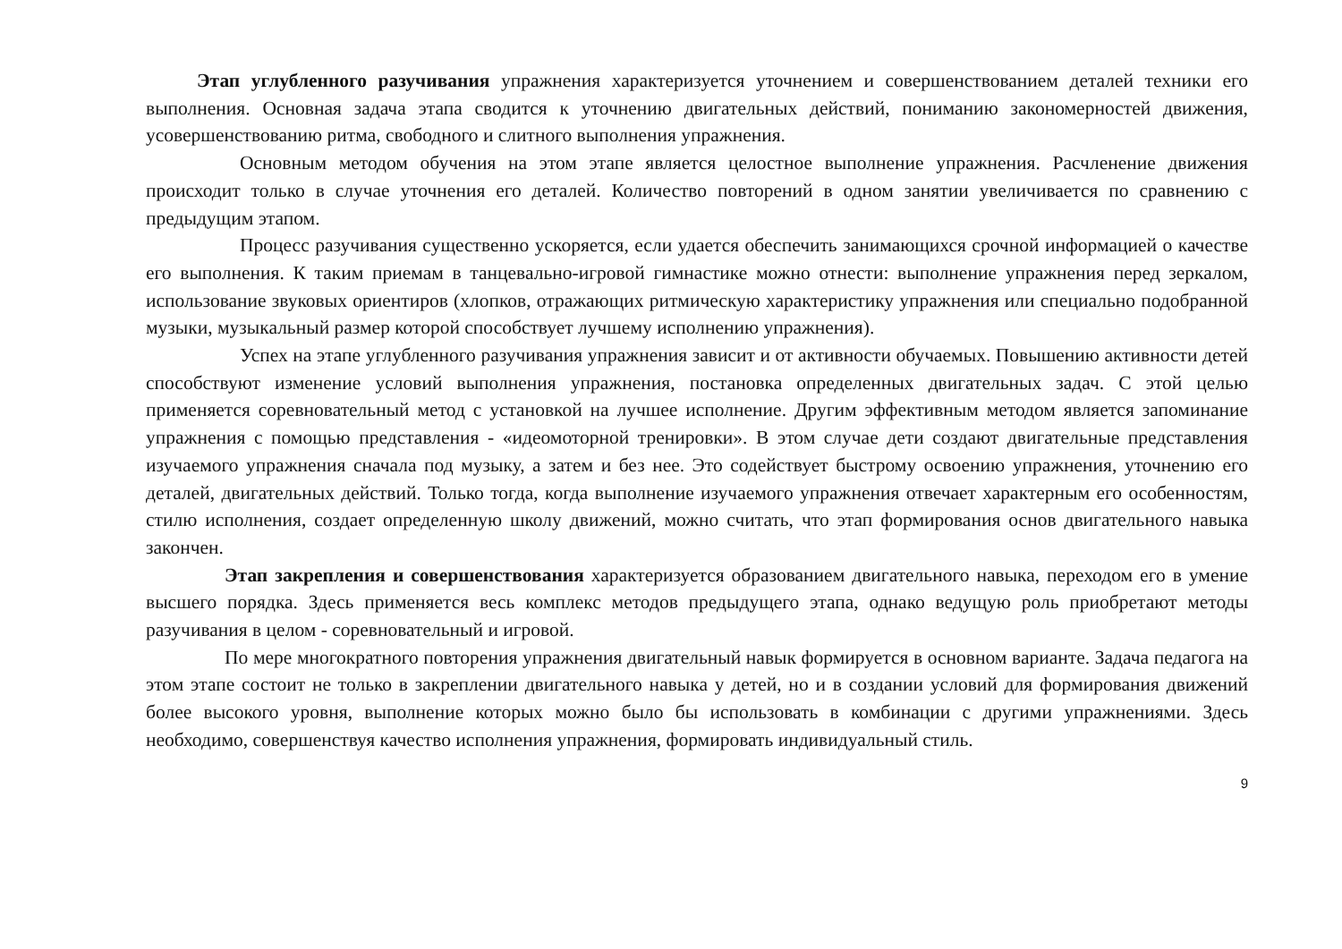Этап углубленного разучивания упражнения характеризуется уточнением и совершенствованием деталей техники его выполнения. Основная задача этапа сводится к уточнению двигательных действий, пониманию закономерностей движения, усовершенствованию ритма, свободного и слитного выполнения упражнения.
Основным методом обучения на этом этапе является целостное выполнение упражнения. Расчленение движения происходит только в случае уточнения его деталей. Количество повторений в одном занятии увеличивается по сравнению с предыдущим этапом.
Процесс разучивания существенно ускоряется, если удается обеспечить занимающихся срочной информацией о качестве его выполнения. К таким приемам в танцевально-игровой гимнастике можно отнести: выполнение упражнения перед зеркалом, использование звуковых ориентиров (хлопков, отражающих ритмическую характеристику упражнения или специально подобранной музыки, музыкальный размер которой способствует лучшему исполнению упражнения).
Успех на этапе углубленного разучивания упражнения зависит и от активности обучаемых. Повышению активности детей способствуют изменение условий выполнения упражнения, постановка определенных двигательных задач. С этой целью применяется соревновательный метод с установкой на лучшее исполнение. Другим эффективным методом является запоминание упражнения с помощью представления - «идеомоторной тренировки». В этом случае дети создают двигательные представления изучаемого упражнения сначала под музыку, а затем и без нее. Это содействует быстрому освоению упражнения, уточнению его деталей, двигательных действий. Только тогда, когда выполнение изучаемого упражнения отвечает характерным его особенностям, стилю исполнения, создает определенную школу движений, можно считать, что этап формирования основ двигательного навыка закончен.
Этап закрепления и совершенствования характеризуется образованием двигательного навыка, переходом его в умение высшего порядка. Здесь применяется весь комплекс методов предыдущего этапа, однако ведущую роль приобретают методы разучивания в целом - соревновательный и игровой.
По мере многократного повторения упражнения двигательный навык формируется в основном варианте. Задача педагога на этом этапе состоит не только в закреплении двигательного навыка у детей, но и в создании условий для формирования движений более высокого уровня, выполнение которых можно было бы использовать в комбинации с другими упражнениями. Здесь необходимо, совершенствуя качество исполнения упражнения, формировать индивидуальный стиль.
9